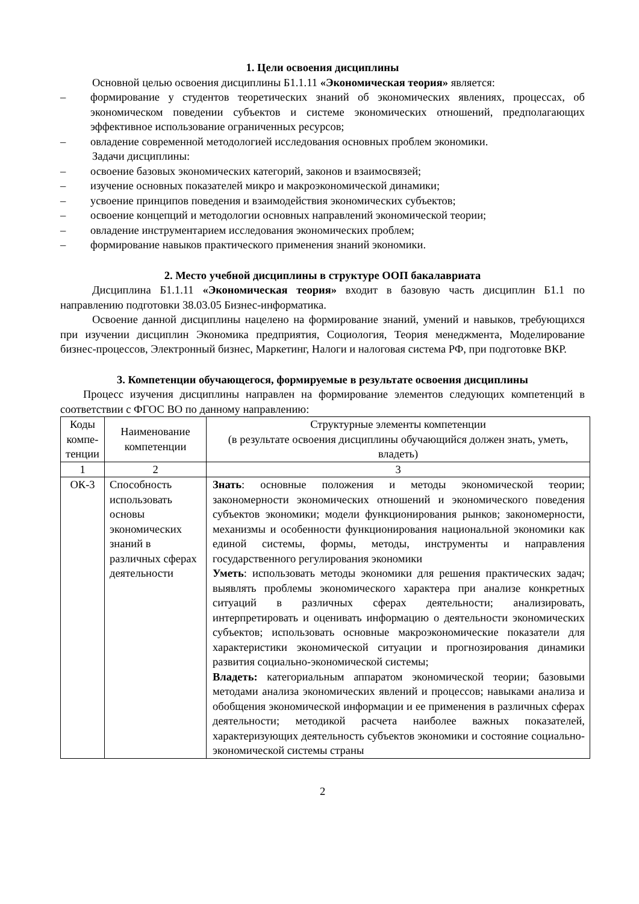1. Цели освоения дисциплины
Основной целью освоения дисциплины Б1.1.11 «Экономическая теория» является:
– формирование у студентов теоретических знаний об экономических явлениях, процессах, об экономическом поведении субъектов и системе экономических отношений, предполагающих эффективное использование ограниченных ресурсов;
– овладение современной методологией исследования основных проблем экономики.
Задачи дисциплины:
– освоение базовых экономических категорий, законов и взаимосвязей;
– изучение основных показателей микро и макроэкономической динамики;
– усвоение принципов поведения и взаимодействия экономических субъектов;
– освоение концепций и методологии основных направлений экономической теории;
– овладение инструментарием исследования экономических проблем;
– формирование навыков практического применения знаний экономики.
2. Место учебной дисциплины в структуре ООП бакалавриата
Дисциплина Б1.1.11 «Экономическая теория» входит в базовую часть дисциплин Б1.1 по направлению подготовки 38.03.05 Бизнес-информатика.
Освоение данной дисциплины нацелено на формирование знаний, умений и навыков, требующихся при изучении дисциплин Экономика предприятия, Социология, Теория менеджмента, Моделирование бизнес-процессов, Электронный бизнес, Маркетинг, Налоги и налоговая система РФ, при подготовке ВКР.
3. Компетенции обучающегося, формируемые в результате освоения дисциплины
Процесс изучения дисциплины направлен на формирование элементов следующих компетенций в соответствии с ФГОС ВО по данному направлению:
| Коды компе-тенции | Наименование компетенции | Структурные элементы компетенции (в результате освоения дисциплины обучающийся должен знать, уметь, владеть) |
| 1 | 2 | 3 |
| ОК-3 | Способность использовать основы экономических знаний в различных сферах деятельности | Знать : основные положения и методы экономической теории; закономерности экономических отношений и экономического поведения субъектов экономики; модели функционирования рынков; закономерности, механизмы и особенности функционирования национальной экономики как единой системы, формы, методы, инструменты и направления государственного регулирования экономики Уметь : использовать методы экономики для решения практических задач; выявлять проблемы экономического характера при анализе конкретных ситуаций в различных сферах деятельности; анализировать, интерпретировать и оценивать информацию о деятельности экономических субъектов; использовать основные макроэкономические показатели для характеристики экономической ситуации и прогнозирования динамики развития социально-экономической системы; Владеть: категориальным аппаратом экономической теории; базовыми методами анализа экономических явлений и процессов; навыками анализа и обобщения экономической информации и ее применения в различных сферах деятельности; методикой расчета наиболее важных показателей, характеризующих деятельность субъектов экономики и состояние социально-экономической системы страны |
2